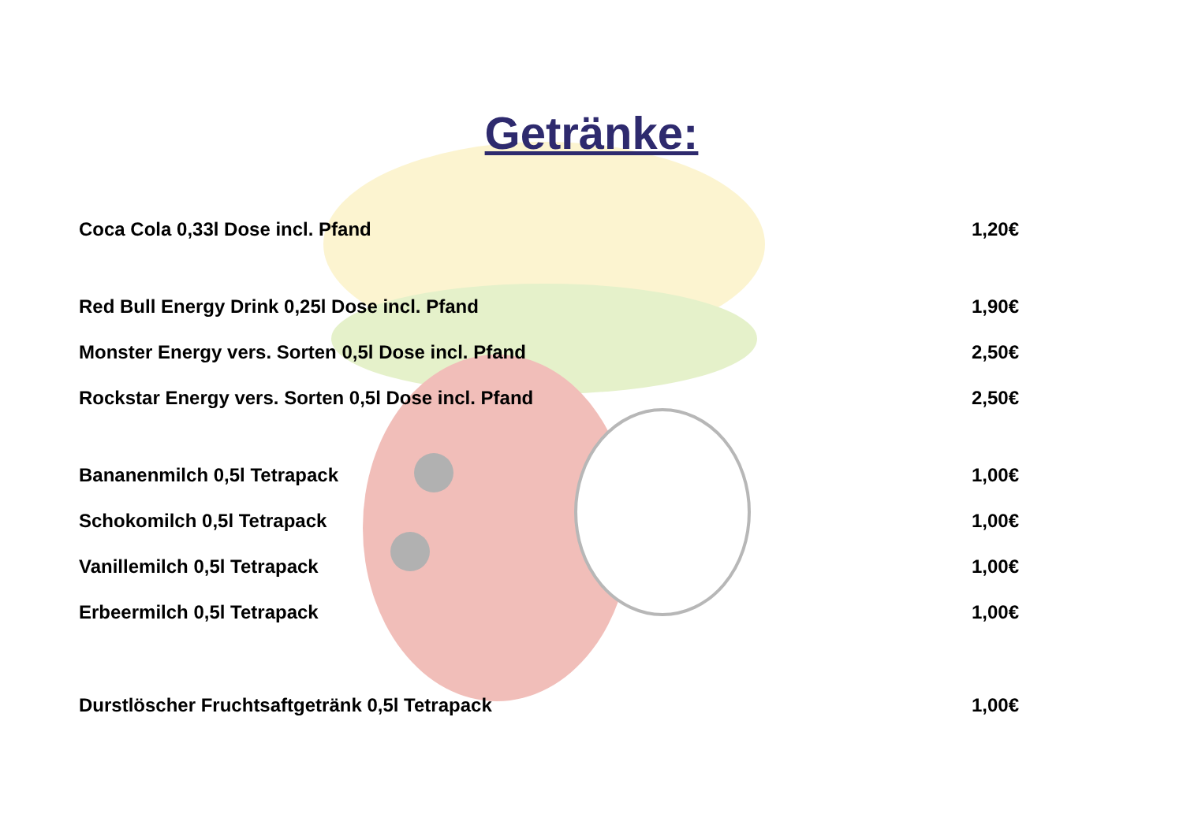Getränke:
| Coca Cola 0,33l Dose incl. Pfand | 1,20€ |
| Red Bull Energy Drink 0,25l Dose incl. Pfand | 1,90€ |
| Monster Energy vers. Sorten 0,5l Dose incl. Pfand | 2,50€ |
| Rockstar Energy vers. Sorten 0,5l Dose incl. Pfand | 2,50€ |
| Bananenmilch 0,5l Tetrapack | 1,00€ |
| Schokomilch 0,5l Tetrapack | 1,00€ |
| Vanillemilch 0,5l Tetrapack | 1,00€ |
| Erbeermilch 0,5l Tetrapack | 1,00€ |
| Durstlöscher Fruchtsaftgetränk 0,5l Tetrapack | 1,00€ |